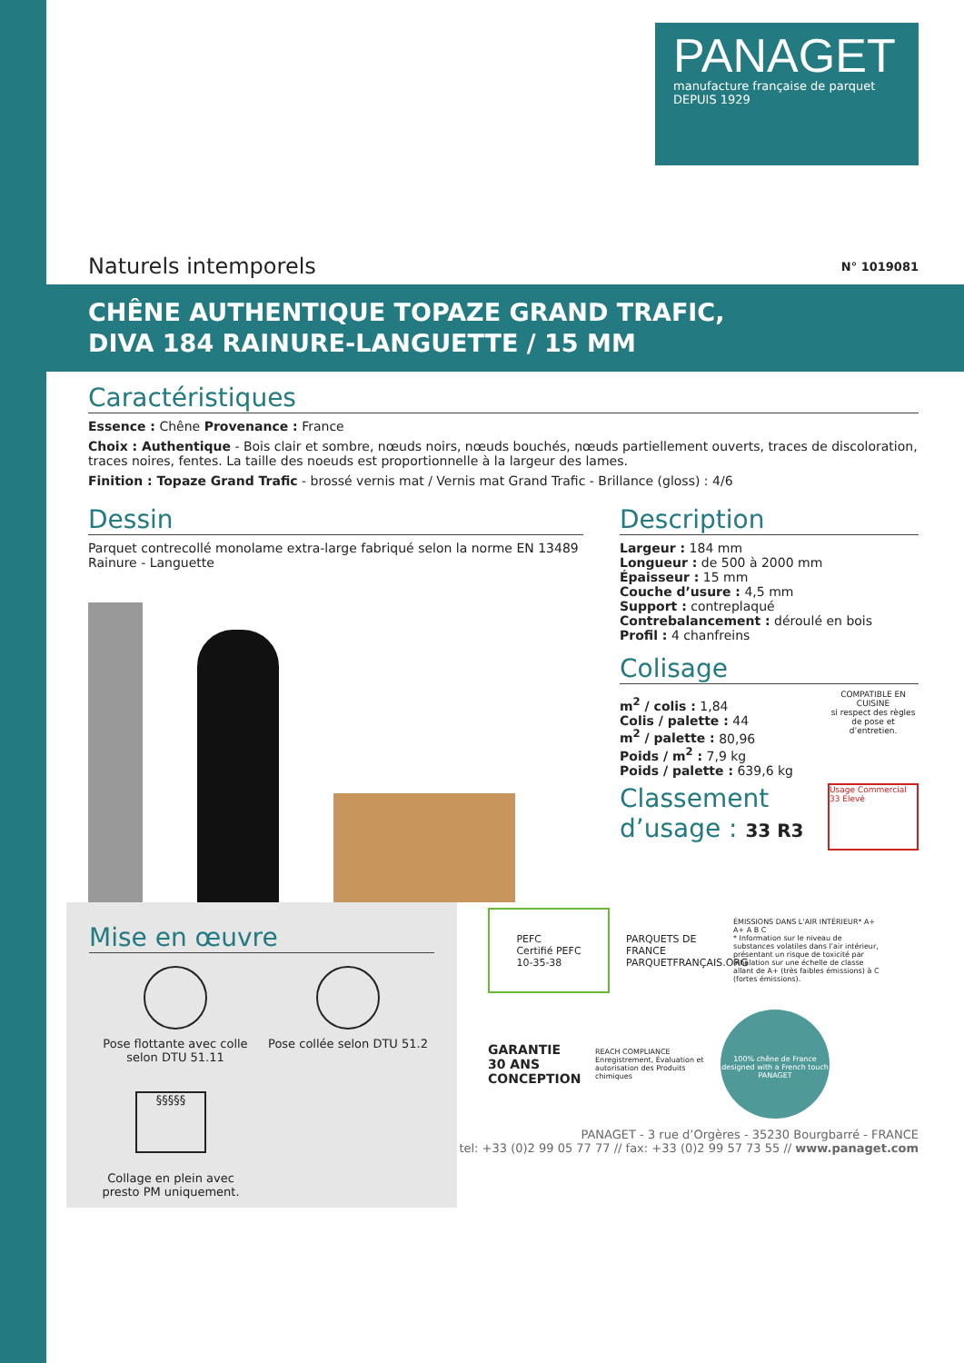PANAGET
manufacture française de parquet
DEPUIS 1929
Naturels intemporels N° 1019081
CHÊNE AUTHENTIQUE TOPAZE GRAND TRAFIC,
DIVA 184 RAINURE-LANGUETTE / 15 MM
Caractéristiques
Essence : Chêne Provenance : France
Choix : Authentique - Bois clair et sombre, nœuds noirs, nœuds bouchés, nœuds partiellement ouverts, traces de discoloration, traces noires, fentes. La taille des noeuds est proportionnelle à la largeur des lames.
Finition : Topaze Grand Trafic - brossé vernis mat / Vernis mat Grand Trafic - Brillance (gloss) : 4/6
Dessin
Parquet contrecollé monolame extra-large fabriqué selon la norme EN 13489
Rainure - Languette
Mise en œuvre
Pose flottante avec colle selon DTU 51.11
Pose collée selon DTU 51.2
§§§§§
Collage en plein avec presto PM uniquement.
Description
Largeur : 184 mm
Longueur : de 500 à 2000 mm
Épaisseur : 15 mm
Couche d’usure : 4,5 mm
Support : contreplaqué
Contrebalancement : déroulé en bois
Profil : 4 chanfreins
Colisage
m<sup>2</sup> / colis : 1,84
Colis / palette : 44
m<sup>2</sup> / palette : 80,96
Poids / m<sup>2</sup> : 7,9 kg
Poids / palette : 639,6 kg
COMPATIBLE EN CUISINE
si respect des règles de pose et d’entretien.
Classement
d’usage : 33 R3
Usage Commercial
33 Elevé
PEFC
Certifié PEFC
10-35-38
PARQUETS DE FRANCE
PARQUETFRANÇAIS.ORG
ÉMISSIONS DANS L’AIR INTÉRIEUR* A+
A+ A B C
* Information sur le niveau de substances volatiles dans l’air intérieur, présentant un risque de toxicité par inhalation sur une échelle de classe allant de A+ (très faibles émissions) à C (fortes émissions).
GARANTIE 30 ANS CONCEPTION
REACH COMPLIANCE
Enregistrement, Évaluation et autorisation des Produits chimiques
100% chêne de France
designed with a French touch
PANAGET
PANAGET - 3 rue d’Orgères - 35230 Bourgbarré - FRANCE
tel: +33 (0)2 99 05 77 77 // fax: +33 (0)2 99 57 73 55 // www.panaget.com